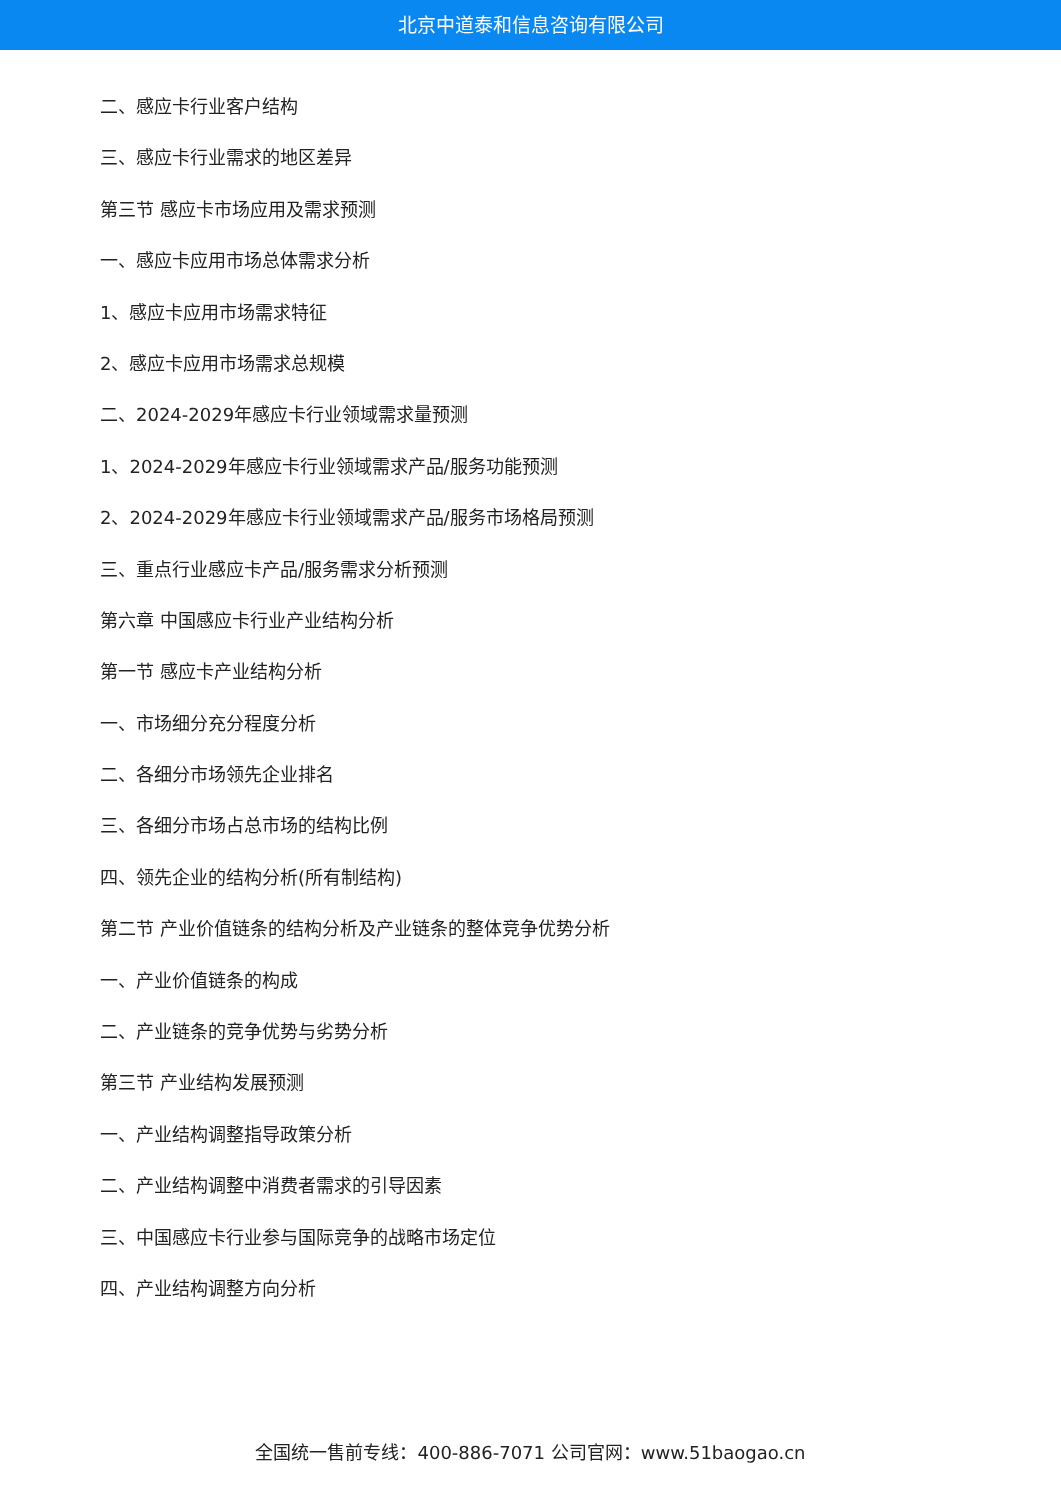北京中道泰和信息咨询有限公司
二、感应卡行业客户结构
三、感应卡行业需求的地区差异
第三节 感应卡市场应用及需求预测
一、感应卡应用市场总体需求分析
1、感应卡应用市场需求特征
2、感应卡应用市场需求总规模
二、2024-2029年感应卡行业领域需求量预测
1、2024-2029年感应卡行业领域需求产品/服务功能预测
2、2024-2029年感应卡行业领域需求产品/服务市场格局预测
三、重点行业感应卡产品/服务需求分析预测
第六章 中国感应卡行业产业结构分析
第一节 感应卡产业结构分析
一、市场细分充分程度分析
二、各细分市场领先企业排名
三、各细分市场占总市场的结构比例
四、领先企业的结构分析(所有制结构)
第二节 产业价值链条的结构分析及产业链条的整体竞争优势分析
一、产业价值链条的构成
二、产业链条的竞争优势与劣势分析
第三节 产业结构发展预测
一、产业结构调整指导政策分析
二、产业结构调整中消费者需求的引导因素
三、中国感应卡行业参与国际竞争的战略市场定位
四、产业结构调整方向分析
全国统一售前专线：400-886-7071 公司官网：www.51baogao.cn